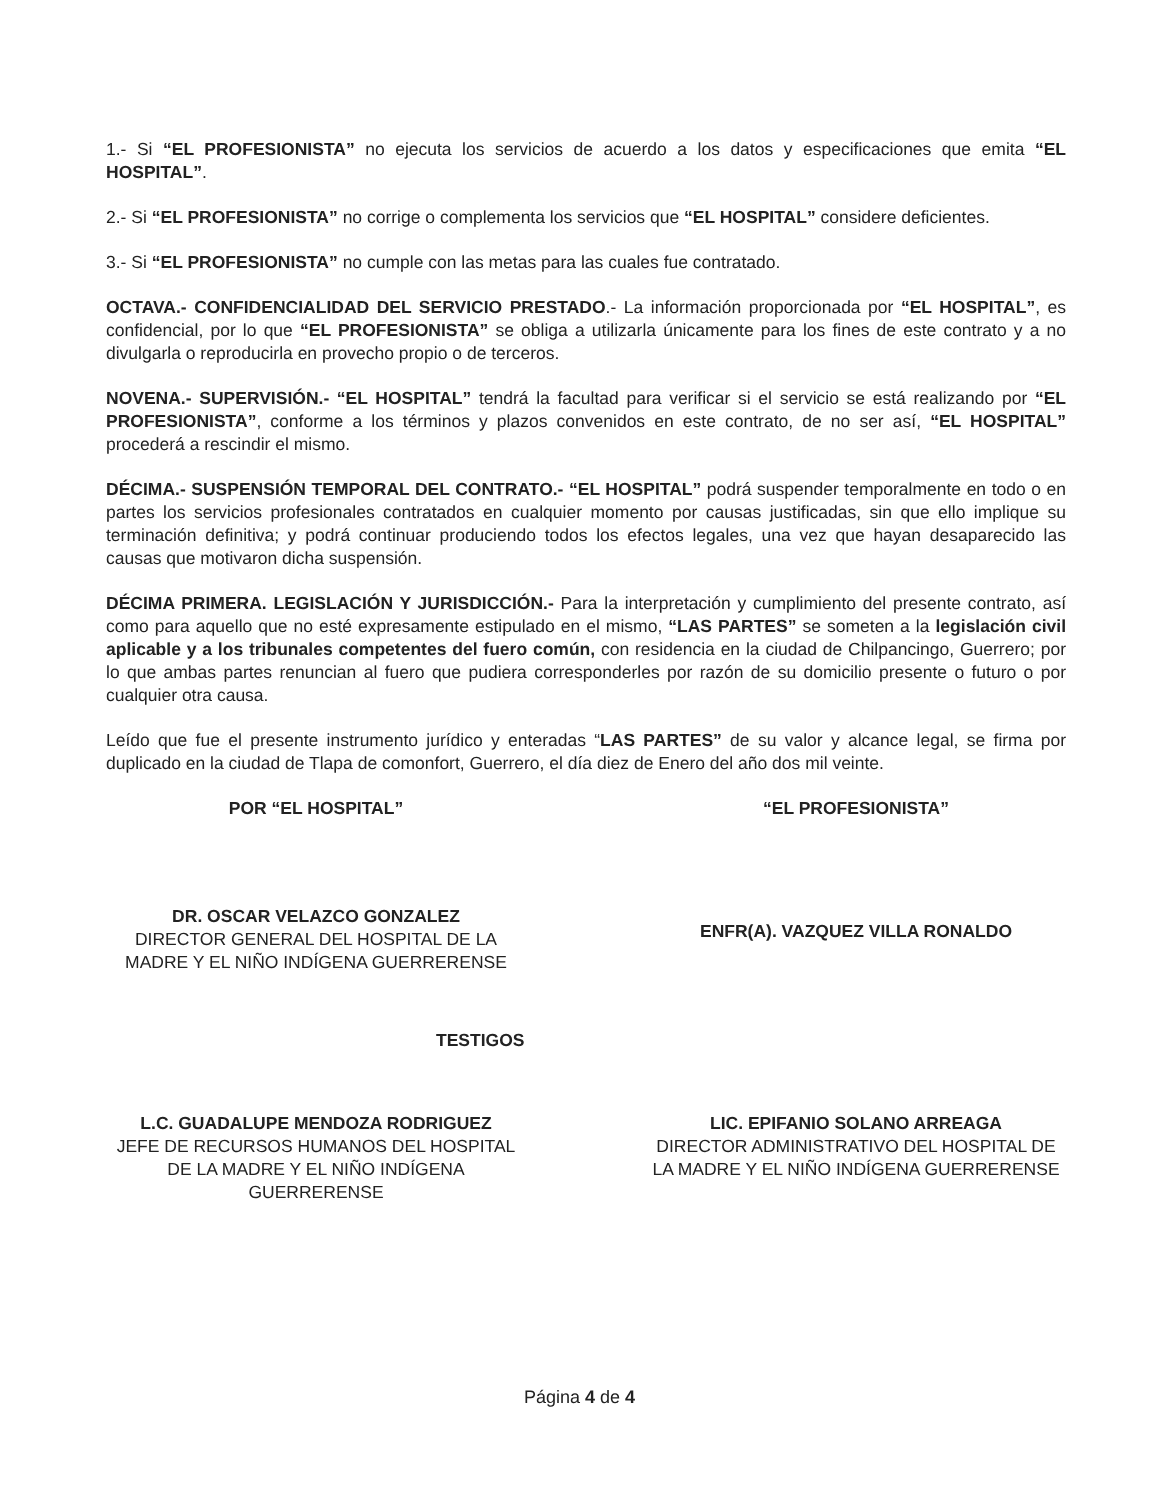1.- Si “EL PROFESIONISTA” no ejecuta los servicios de acuerdo a los datos y especificaciones que emita “EL HOSPITAL”.
2.- Si “EL PROFESIONISTA” no corrige o complementa los servicios que “EL HOSPITAL” considere deficientes.
3.- Si “EL PROFESIONISTA” no cumple con las metas para las cuales fue contratado.
OCTAVA.- CONFIDENCIALIDAD DEL SERVICIO PRESTADO.- La información proporcionada por “EL HOSPITAL”, es confidencial, por lo que “EL PROFESIONISTA” se obliga a utilizarla únicamente para los fines de este contrato y a no divulgarla o reproducirla en provecho propio o de terceros.
NOVENA.- SUPERVISIÓN.- “EL HOSPITAL” tendrá la facultad para verificar si el servicio se está realizando por “EL PROFESIONISTA”, conforme a los términos y plazos convenidos en este contrato, de no ser así, “EL HOSPITAL” procederá a rescindir el mismo.
DÉCIMA.- SUSPENSIÓN TEMPORAL DEL CONTRATO.- “EL HOSPITAL” podrá suspender temporalmente en todo o en partes los servicios profesionales contratados en cualquier momento por causas justificadas, sin que ello implique su terminación definitiva; y podrá continuar produciendo todos los efectos legales, una vez que hayan desaparecido las causas que motivaron dicha suspensión.
DÉCIMA PRIMERA. LEGISLACIÓN Y JURISDICCIÓN.- Para la interpretación y cumplimiento del presente contrato, así como para aquello que no esté expresamente estipulado en el mismo, “LAS PARTES” se someten a la legislación civil aplicable y a los tribunales competentes del fuero común, con residencia en la ciudad de Chilpancingo, Guerrero; por lo que ambas partes renuncian al fuero que pudiera corresponderles por razón de su domicilio presente o futuro o por cualquier otra causa.
Leído que fue el presente instrumento jurídico y enteradas “LAS PARTES” de su valor y alcance legal, se firma por duplicado en la ciudad de Tlapa de comonfort, Guerrero, el día diez de Enero del año dos mil veinte.
POR “EL HOSPITAL”
DR. OSCAR VELAZCO GONZALEZ
DIRECTOR GENERAL DEL HOSPITAL DE LA MADRE Y EL NIÑO INDÍGENA GUERRERENSE
“EL PROFESIONISTA”
ENFR(A). VAZQUEZ VILLA RONALDO
TESTIGOS
L.C. GUADALUPE MENDOZA RODRIGUEZ
JEFE DE RECURSOS HUMANOS DEL HOSPITAL DE LA MADRE Y EL NIÑO INDÍGENA GUERRERENSE
LIC. EPIFANIO SOLANO ARREAGA
DIRECTOR ADMINISTRATIVO DEL HOSPITAL DE LA MADRE Y EL NIÑO INDÍGENA GUERRERENSE
Página 4 de 4